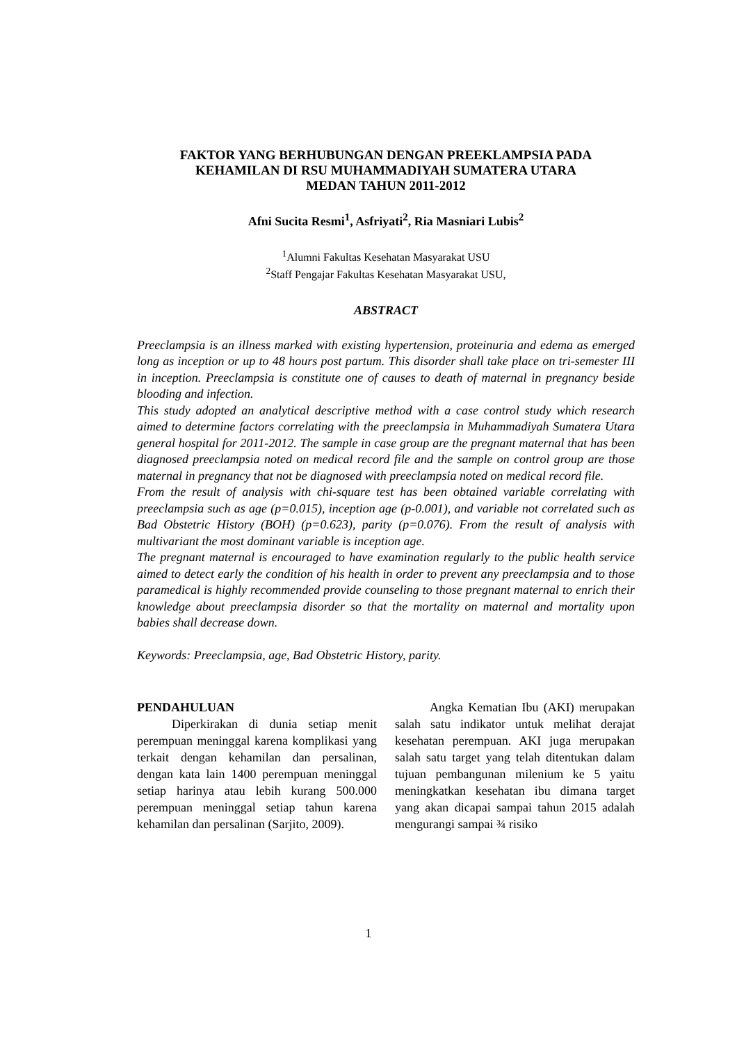FAKTOR YANG BERHUBUNGAN DENGAN PREEKLAMPSIA PADA
KEHAMILAN DI RSU MUHAMMADIYAH SUMATERA UTARA
MEDAN TAHUN 2011-2012
Afni Sucita Resmi<sup>1</sup>, Asfriyati<sup>2</sup>, Ria Masniari Lubis<sup>2</sup>
<sup>1</sup> Alumni Fakultas Kesehatan Masyarakat USU
<sup>2</sup> Staff Pengajar Fakultas Kesehatan Masyarakat USU,
ABSTRACT
Preeclampsia is an illness marked with existing hypertension, proteinuria and edema as emerged long as inception or up to 48 hours post partum. This disorder shall take place on tri-semester III in inception. Preeclampsia is constitute one of causes to death of maternal in pregnancy beside blooding and infection.
This study adopted an analytical descriptive method with a case control study which research aimed to determine factors correlating with the preeclampsia in Muhammadiyah Sumatera Utara general hospital for 2011-2012. The sample in case group are the pregnant maternal that has been diagnosed preeclampsia noted on medical record file and the sample on control group are those maternal in pregnancy that not be diagnosed with preeclampsia noted on medical record file.
From the result of analysis with chi-square test has been obtained variable correlating with preeclampsia such as age (p=0.015), inception age (p-0.001), and variable not correlated such as Bad Obstetric History (BOH) (p=0.623), parity (p=0.076). From the result of analysis with multivariant the most dominant variable is inception age.
The pregnant maternal is encouraged to have examination regularly to the public health service aimed to detect early the condition of his health in order to prevent any preeclampsia and to those paramedical is highly recommended provide counseling to those pregnant maternal to enrich their knowledge about preeclampsia disorder so that the mortality on maternal and mortality upon babies shall decrease down.
Keywords: Preeclampsia, age, Bad Obstetric History, parity.
PENDAHULUAN
Diperkirakan di dunia setiap menit perempuan meninggal karena komplikasi yang terkait dengan kehamilan dan persalinan, dengan kata lain 1400 perempuan meninggal setiap harinya atau lebih kurang 500.000 perempuan meninggal setiap tahun karena kehamilan dan persalinan (Sarjito, 2009).
Angka Kematian Ibu (AKI) merupakan salah satu indikator untuk melihat derajat kesehatan perempuan. AKI juga merupakan salah satu target yang telah ditentukan dalam tujuan pembangunan milenium ke 5 yaitu meningkatkan kesehatan ibu dimana target yang akan dicapai sampai tahun 2015 adalah mengurangi sampai ¾ risiko
1